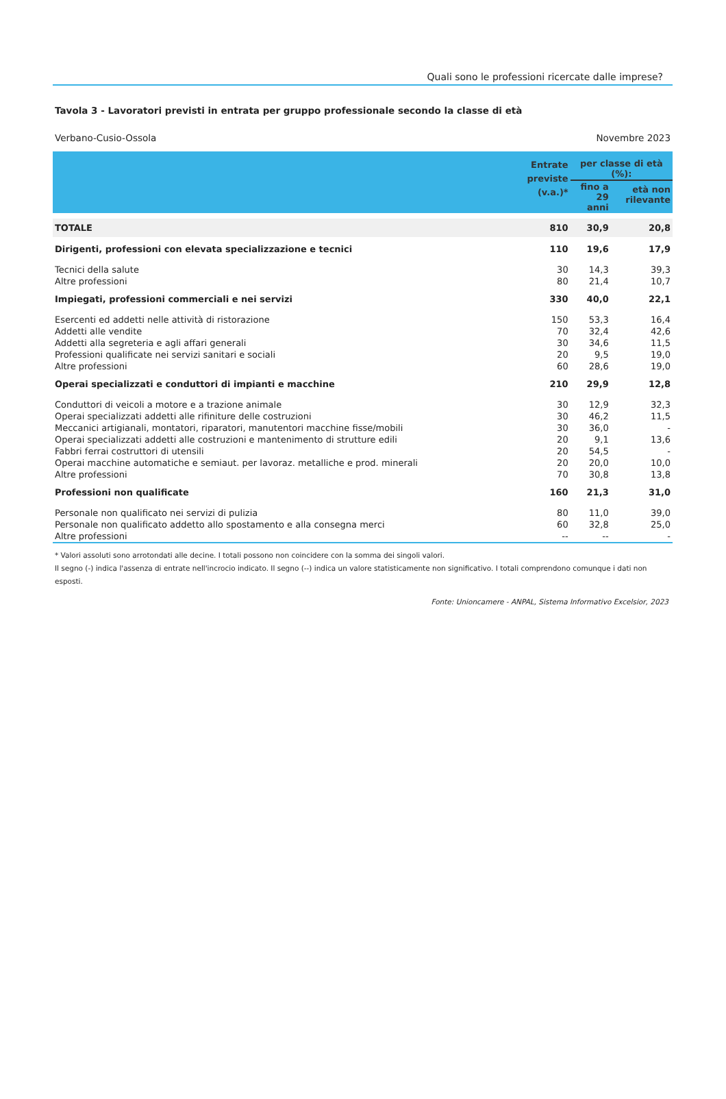Quali sono le professioni ricercate dalle imprese?
Tavola 3 - Lavoratori previsti in entrata per gruppo professionale secondo la classe di età
Verbano-Cusio-Ossola Novembre 2023
| | Entrate previste (v.a.)* | per classe di età (%): | |
| --- | --- | --- | --- |
| | | fino a 29 anni | età non rilevante |
| TOTALE | 810 | 30,9 | 20,8 |
| Dirigenti, professioni con elevata specializzazione e tecnici | 110 | 19,6 | 17,9 |
| Tecnici della salute | 30 | 14,3 | 39,3 |
| Altre professioni | 80 | 21,4 | 10,7 |
| Impiegati, professioni commerciali e nei servizi | 330 | 40,0 | 22,1 |
| Esercenti ed addetti nelle attività di ristorazione | 150 | 53,3 | 16,4 |
| Addetti alle vendite | 70 | 32,4 | 42,6 |
| Addetti alla segreteria e agli affari generali | 30 | 34,6 | 11,5 |
| Professioni qualificate nei servizi sanitari e sociali | 20 | 9,5 | 19,0 |
| Altre professioni | 60 | 28,6 | 19,0 |
| Operai specializzati e conduttori di impianti e macchine | 210 | 29,9 | 12,8 |
| Conduttori di veicoli a motore e a trazione animale | 30 | 12,9 | 32,3 |
| Operai specializzati addetti alle rifiniture delle costruzioni | 30 | 46,2 | 11,5 |
| Meccanici artigianali, montatori, riparatori, manutentori macchine fisse/mobili | 30 | 36,0 | - |
| Operai specializzati addetti alle costruzioni e mantenimento di strutture edili | 20 | 9,1 | 13,6 |
| Fabbri ferrai costruttori di utensili | 20 | 54,5 | - |
| Operai macchine automatiche e semiaut. per lavoraz. metalliche e prod. minerali | 20 | 20,0 | 10,0 |
| Altre professioni | 70 | 30,8 | 13,8 |
| Professioni non qualificate | 160 | 21,3 | 31,0 |
| Personale non qualificato nei servizi di pulizia | 80 | 11,0 | 39,0 |
| Personale non qualificato addetto allo spostamento e alla consegna merci | 60 | 32,8 | 25,0 |
| Altre professioni | -- | -- | - |
* Valori assoluti sono arrotondati alle decine. I totali possono non coincidere con la somma dei singoli valori.
Il segno (-) indica l'assenza di entrate nell'incrocio indicato. Il segno (--) indica un valore statisticamente non significativo. I totali comprendono comunque i dati non esposti.
Fonte: Unioncamere - ANPAL, Sistema Informativo Excelsior, 2023